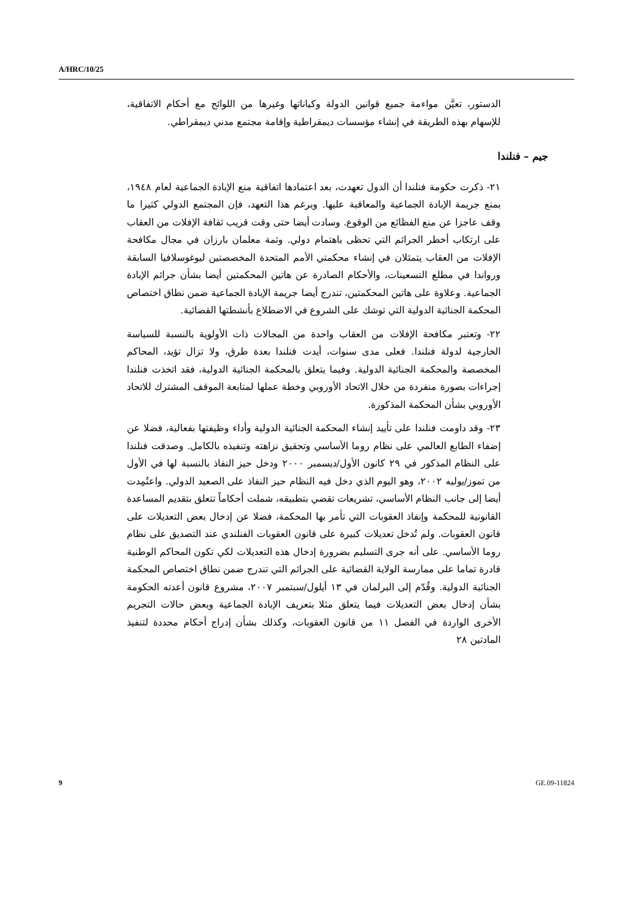A/HRC/10/25
الدستور، تعيَّن مواءمة جميع قوانين الدولة وكياناتها وغيرها من اللوائح مع أحكام الاتفاقية، للإسهام بهذه الطريقة في إنشاء مؤسسات ديمقراطية وإقامة مجتمع مدني ديمقراطي.
جيم – فنلندا
٢١- ذكرت حكومة فنلندا أن الدول تعهدت، بعد اعتمادها اتفاقية منع الإبادة الجماعية لعام ١٩٤٨، بمنع جريمة الإبادة الجماعية والمعاقبة عليها. وبرغم هذا التعهد، فإن المجتمع الدولي كثيرا ما وقف عاجزا عن منع الفظائع من الوقوع. وسادت أيضا حتى وقت قريب ثقافة الإفلات من العقاب على ارتكاب أخطر الجرائم التي تحظى باهتمام دولي. وثمة معلمان بارزان في مجال مكافحة الإفلات من العقاب يتمثلان في إنشاء محكمتي الأمم المتحدة المخصصتين ليوغوسلافيا السابقة ورواندا في مطلع التسعينات، والأحكام الصادرة عن هاتين المحكمتين أيضا بشأن جرائم الإبادة الجماعية. وعلاوة على هاتين المحكمتين، تندرج أيضا جريمة الإبادة الجماعية ضمن نطاق اختصاص المحكمة الجنائية الدولية التي توشك على الشروع في الاضطلاع بأنشطتها القضائية.
٢٢- وتعتبر مكافحة الإفلات من العقاب واحدة من المجالات ذات الأولوية بالنسبة للسياسة الخارجية لدولة فنلندا. فعلى مدى سنوات، أيدت فنلندا بعدة طرق، ولا تزال تؤيد، المحاكم المخصصة والمحكمة الجنائية الدولية. وفيما يتعلق بالمحكمة الجنائية الدولية، فقد اتخذت فنلندا إجراءات بصورة منفردة من خلال الاتحاد الأوروبي وخطة عملها لمتابعة الموقف المشترك للاتحاد الأوروبي بشأن المحكمة المذكورة.
٢٣- وقد داومت فنلندا على تأييد إنشاء المحكمة الجنائية الدولية وأداء وظيفتها بفعالية، فضلا عن إضفاء الطابع العالمي على نظام روما الأساسي وتحقيق نزاهته وتنفيذه بالكامل. وصدقت فنلندا على النظام المذكور في ٢٩ كانون الأول/ديسمبر ٢٠٠٠ ودخل حيز النفاذ بالنسبة لها في الأول من تموز/يوليه ٢٠٠٢، وهو اليوم الذي دخل فيه النظام حيز النفاذ على الصعيد الدولي. واعتُمِدت أيضا إلى جانب النظام الأساسي، تشريعات تقضي بتطبيقه، شملت أحكاماً تتعلق بتقديم المساعدة القانونية للمحكمة وإنفاذ العقوبات التي تأمر بها المحكمة، فضلا عن إدخال بعض التعديلات على قانون العقوبات. ولم تُدخل تعديلات كبيرة على قانون العقوبات الفنلندي عند التصديق على نظام روما الأساسي. على أنه جرى التسليم بضرورة إدخال هذه التعديلات لكي تكون المحاكم الوطنية قادرة تماما على ممارسة الولاية القضائية على الجرائم التي تندرج ضمن نطاق اختصاص المحكمة الجنائية الدولية. وقُدّم إلى البرلمان في ١٣ أيلول/سبتمبر ٢٠٠٧، مشروع قانون أعدته الحكومة بشأن إدخال بعض التعديلات فيما يتعلق مثلا بتعريف الإبادة الجماعية وبعض حالات التجريم الأخرى الواردة في الفصل ١١ من قانون العقوبات، وكذلك بشأن إدراج أحكام محددة لتنفيذ المادتين ٢٨
9 GE.09-11824